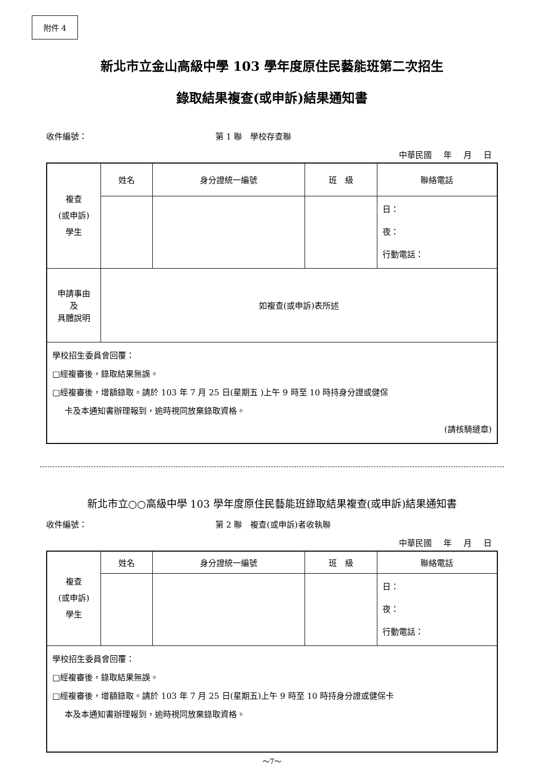附件 4
新北市立金山高級中學 103 學年度原住民藝能班第二次招生
錄取結果複查(或申訴)結果通知書
收件編號： 第 1 聯　學校存查聯
中華民國 年 月 日
| 複查 (或申訴) 學生 | 姓名 | 身分證統一編號 | 班 級 | 聯絡電話 |
| | | | | 日： 夜： 行動電話： |
| 申請事由 及 具體說明 | 如複查(或申訴)表所述 | | | |
| 學校招生委員會回覆： □經複審後，錄取結果無誤。 □經複審後，增額錄取。請於 103 年 7 月 25 日(星期五 )上午 9 時至 10 時持身分證或健保 卡及本通知書辦理報到，逾時視同放棄錄取資格。 (請核騎縫章) | | | | |
新北市立○○高級中學 103 學年度原住民藝能班錄取結果複查(或申訴)結果通知書
收件編號： 第 2 聯　複查(或申訴)者收執聯
中華民國 年 月 日
| 複查 (或申訴) 學生 | 姓名 | 身分證統一編號 | 班 級 | 聯絡電話 |
| | | | | 日： 夜： 行動電話： |
| 學校招生委員會回覆： □經複審後，錄取結果無誤。 □經複審後，增額錄取。請於 103 年 7 月 25 日(星期五)上午 9 時至 10 時持身分證或健保卡 本及本通知書辦理報到，逾時視同放棄錄取資格。 | | | | |
～7～